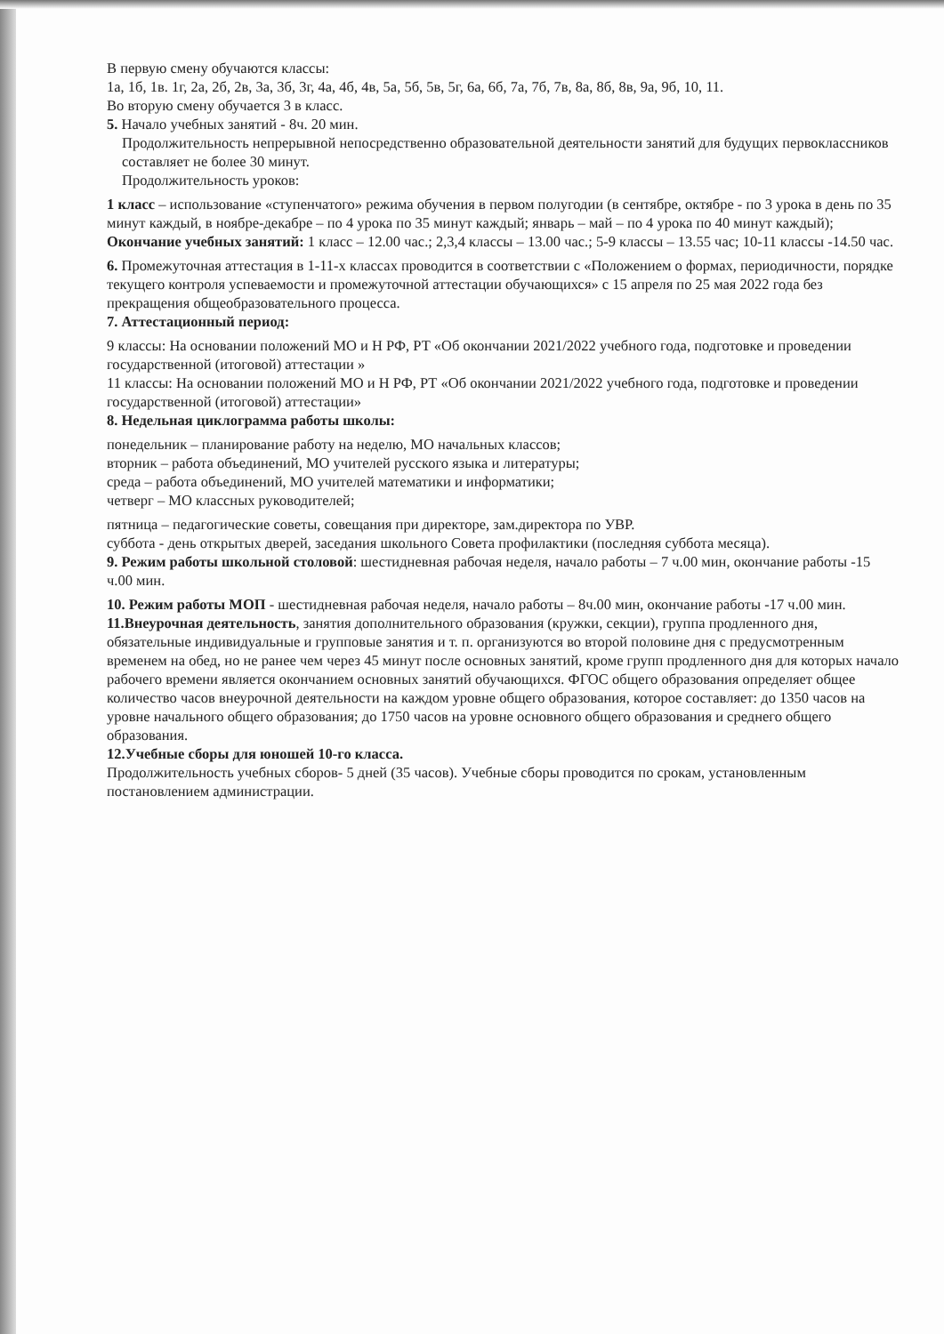В первую смену обучаются классы:
1а, 1б, 1в. 1г, 2а, 2б, 2в, 3а, 3б, 3г, 4а, 4б, 4в, 5а, 5б, 5в, 5г, 6а, 6б, 7а, 7б, 7в, 8а, 8б, 8в, 9а, 9б, 10, 11.
Во вторую смену обучается 3 в класс.
5. Начало учебных занятий - 8ч. 20 мин.
Продолжительность непрерывной непосредственно образовательной деятельности занятий для будущих первоклассников составляет не более 30 минут.
Продолжительность уроков:
1 класс – использование «ступенчатого» режима обучения в первом полугодии (в сентябре, октябре - по 3 урока в день по 35 минут каждый, в ноябре-декабре – по 4 урока по 35 минут каждый; январь – май – по 4 урока по 40 минут каждый);
Окончание учебных занятий: 1 класс – 12.00 час.; 2,3,4 классы – 13.00 час.; 5-9 классы – 13.55 час; 10-11 классы -14.50 час.
6. Промежуточная аттестация в 1-11-х классах проводится в соответствии с «Положением о формах, периодичности, порядке текущего контроля успеваемости и промежуточной аттестации обучающихся» с 15 апреля по 25 мая 2022 года без прекращения общеобразовательного процесса.
7. Аттестационный период:
9 классы: На основании положений МО и Н РФ, РТ «Об окончании 2021/2022 учебного года, подготовке и проведении государственной (итоговой) аттестации »
11 классы: На основании положений МО и Н РФ, РТ «Об окончании 2021/2022 учебного года, подготовке и проведении государственной (итоговой) аттестации»
8. Недельная циклограмма работы школы:
понедельник – планирование работу на неделю, МО начальных классов;
вторник – работа объединений, МО учителей русского языка и литературы;
среда – работа объединений, МО учителей математики и информатики;
четверг – МО классных руководителей;
пятница – педагогические советы, совещания при директоре, зам.директора по УВР.
суббота - день открытых дверей, заседания школьного Совета профилактики (последняя суббота месяца).
9. Режим работы школьной столовой: шестидневная рабочая неделя, начало работы – 7 ч.00 мин, окончание работы -15 ч.00 мин.
10. Режим работы МОП - шестидневная рабочая неделя, начало работы – 8ч.00 мин, окончание работы -17 ч.00 мин.
11.Внеурочная деятельность, занятия дополнительного образования (кружки, секции), группа продленного дня, обязательные индивидуальные и групповые занятия и т. п. организуются во второй половине дня с предусмотренным временем на обед, но не ранее чем через 45 минут после основных занятий, кроме групп продленного дня для которых начало рабочего времени является окончанием основных занятий обучающихся. ФГОС общего образования определяет общее количество часов внеурочной деятельности на каждом уровне общего образования, которое составляет: до 1350 часов на уровне начального общего образования; до 1750 часов на уровне основного общего образования и среднего общего образования.
12.Учебные сборы для юношей 10-го класса.
Продолжительность учебных сборов- 5 дней (35 часов). Учебные сборы проводится по срокам, установленным постановлением администрации.